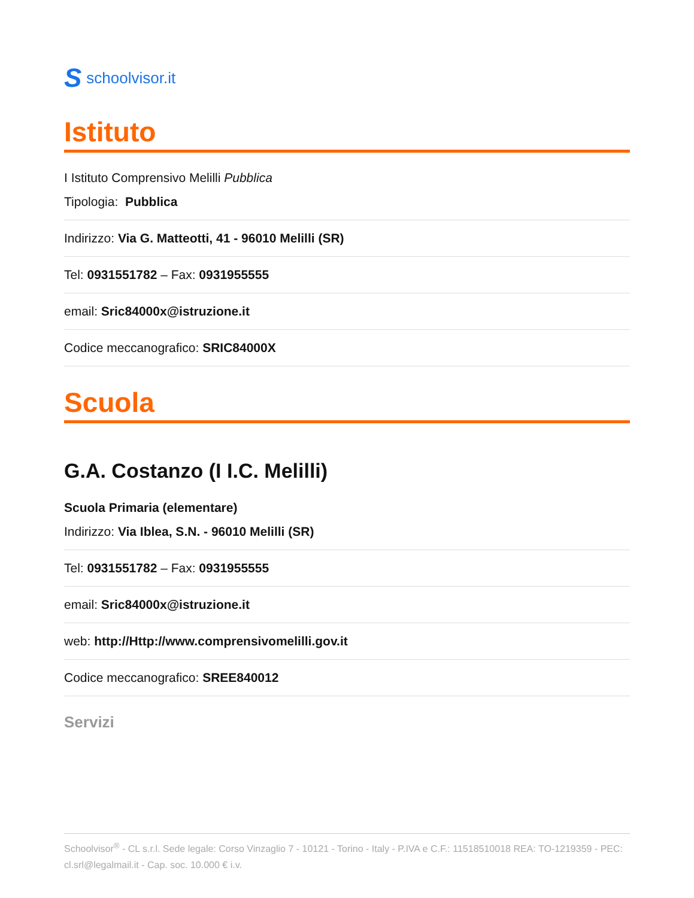Sschoolvisor.it
Istituto
I Istituto Comprensivo Melilli Pubblica
Tipologia: Pubblica
Indirizzo: Via G. Matteotti, 41 - 96010 Melilli (SR)
Tel: 0931551782 – Fax: 0931955555
email: Sric84000x@istruzione.it
Codice meccanografico: SRIC84000X
Scuola
G.A. Costanzo (I I.C. Melilli)
Scuola Primaria (elementare)
Indirizzo: Via Iblea, S.N. - 96010 Melilli (SR)
Tel: 0931551782 – Fax: 0931955555
email: Sric84000x@istruzione.it
web: http://Http://www.comprensivomelilli.gov.it
Codice meccanografico: SREE840012
Servizi
Schoolvisor<sup>®</sup> - CL s.r.l. Sede legale: Corso Vinzaglio 7 - 10121 - Torino - Italy - P.IVA e C.F.: 11518510018 REA: TO-1219359 - PEC: cl.srl@legalmail.it - Cap. soc. 10.000 € i.v.